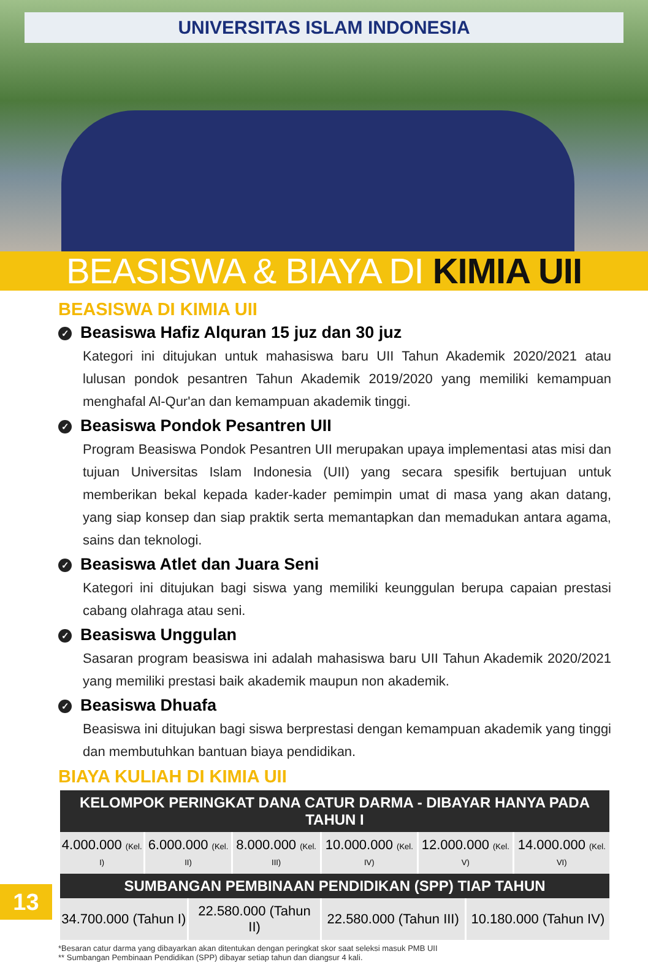UNIVERSITAS ISLAM INDONESIA
BEASISWA & BIAYA DI KIMIA UII
BEASISWA DI KIMIA UII
✓ Beasiswa Hafiz Alquran 15 juz dan 30 juz
Kategori ini ditujukan untuk mahasiswa baru UII Tahun Akademik 2020/2021 atau lulusan pondok pesantren Tahun Akademik 2019/2020 yang memiliki kemampuan menghafal Al-Qur'an dan kemampuan akademik tinggi.
✓ Beasiswa Pondok Pesantren UII
Program Beasiswa Pondok Pesantren UII merupakan upaya implementasi atas misi dan tujuan Universitas Islam Indonesia (UII) yang secara spesifik bertujuan untuk memberikan bekal kepada kader-kader pemimpin umat di masa yang akan datang, yang siap konsep dan siap praktik serta memantapkan dan memadukan antara agama, sains dan teknologi.
✓ Beasiswa Atlet dan Juara Seni
Kategori ini ditujukan bagi siswa yang memiliki keunggulan berupa capaian prestasi cabang olahraga atau seni.
✓ Beasiswa Unggulan
Sasaran program beasiswa ini adalah mahasiswa baru UII Tahun Akademik 2020/2021 yang memiliki prestasi baik akademik maupun non akademik.
✓ Beasiswa Dhuafa
Beasiswa ini ditujukan bagi siswa berprestasi dengan kemampuan akademik yang tinggi dan membutuhkan bantuan biaya pendidikan.
BIAYA KULIAH DI KIMIA UII
| KELOMPOK PERINGKAT DANA CATUR DARMA - DIBAYAR HANYA PADA TAHUN I | | | | | | | |
| --- | --- | --- | --- | --- | --- | --- | --- |
| 4.000.000 (Kel. I) | 6.000.000 (Kel. II) | | 8.000.000 (Kel. III) | 10.000.000 (Kel. IV) | 12.000.000 (Kel. V) | | 14.000.000 (Kel. VI) |
| SUMBANGAN PEMBINAAN PENDIDIKAN (SPP) TIAP TAHUN | | | | | | | |
| 34.700.000 (Tahun I) | | 22.580.000 (Tahun II) | | 22.580.000 (Tahun III) | | 10.180.000 (Tahun IV) | |
*Besaran catur darma yang dibayarkan akan ditentukan dengan peringkat skor saat seleksi masuk PMB UII
** Sumbangan Pembinaan Pendidikan (SPP) dibayar setiap tahun dan diangsur 4 kali.
13